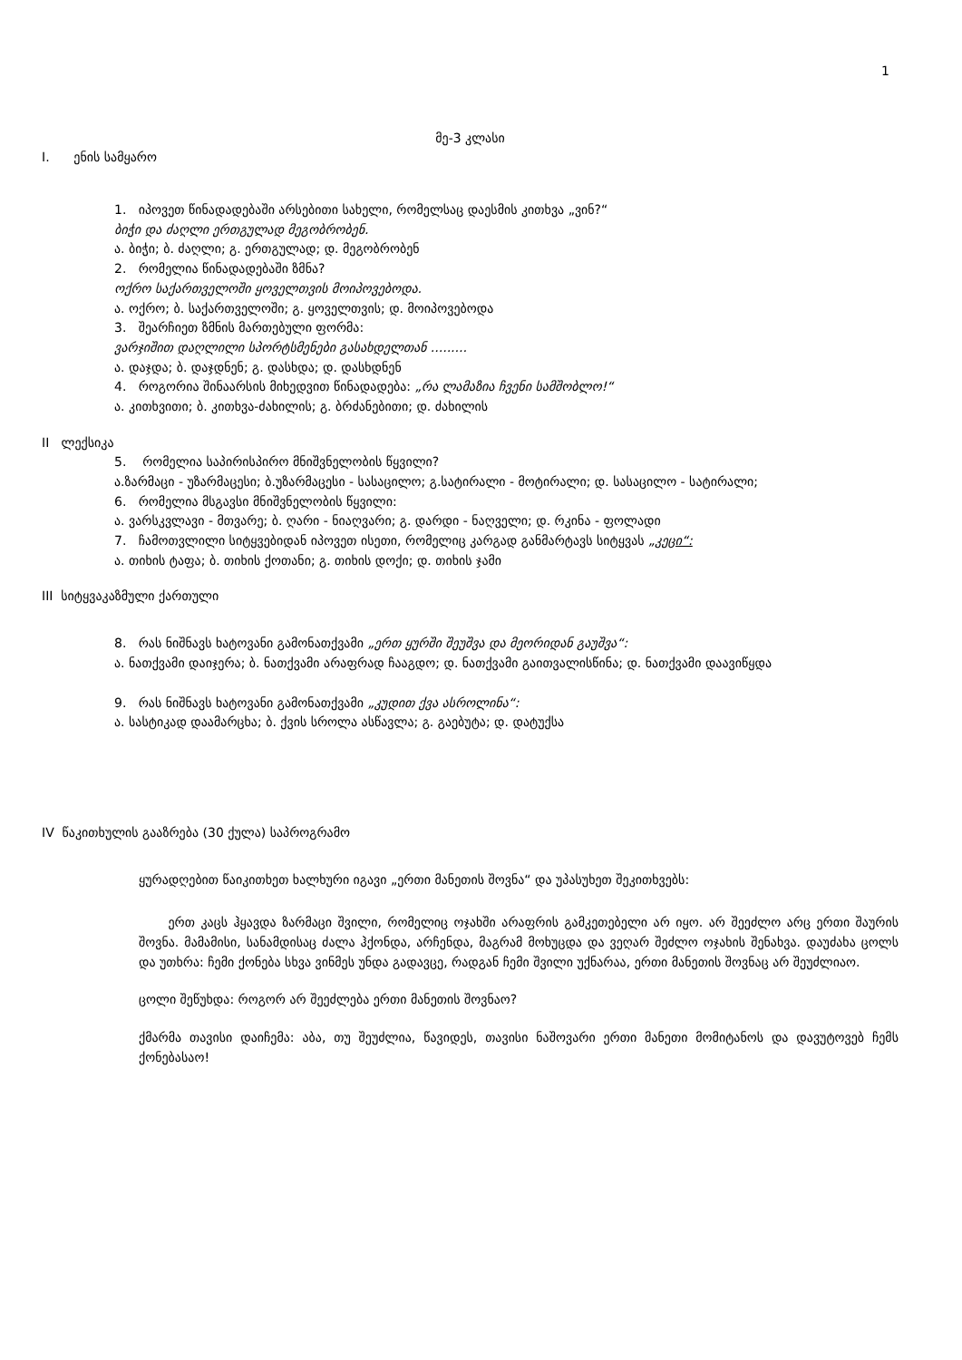1
მე-3 კლასი
I. ენის სამყარო
1. იპოვეთ წინადადებაში არსებითი სახელი, რომელსაც დაესმის კითხვა „ვინ?“
ბიჭი და ძაღლი ერთგულად მეგობრობენ.
ა. ბიჭი; ბ. ძაღლი; გ. ერთგულად; დ. მეგობრობენ
2. რომელია წინადადებაში ზმნა?
ოქრო საქართველოში ყოველთვის მოიპოვებოდა.
ა. ოქრო; ბ. საქართველოში; გ. ყოველთვის; დ. მოიპოვებოდა
3. შეარჩიეთ ზმნის მართებული ფორმა:
ვარჯიშით დაღლილი სპორტსმენები გასახდელთან .........
ა. დაჯდა; ბ. დაჯდნენ; გ. დასხდა; დ. დასხდნენ
4. როგორია შინაარსის მიხედვით წინადადება: „რა ლამაზია ჩვენი სამშობლო!“
ა. კითხვითი; ბ. კითხვა-ძახილის; გ. ბრძანებითი; დ. ძახილის
II ლექსიკა
5. რომელია საპირისპირო მნიშვნელობის წყვილი?
ა.ზარმაცი - უზარმაცესი; ბ.უზარმაცესი - სასაცილო; გ.სატირალი - მოტირალი; დ. სასაცილო - სატირალი;
6. რომელია მსგავსი მნიშვნელობის წყვილი:
ა. ვარსკვლავი - მთვარე; ბ. ღარი - ნიაღვარი; გ. დარდი - ნაღველი; დ. რკინა - ფოლადი
7. ჩამოთვლილი სიტყვებიდან იპოვეთ ისეთი, რომელიც კარგად განმარტავს სიტყვას „კეცი“:
ა. თიხის ტაფა; ბ. თიხის ქოთანი; გ. თიხის დოქი; დ. თიხის ჯამი
III სიტყვაკაზმული ქართული
8. რას ნიშნავს ხატოვანი გამონათქვამი „ერთ ყურში შეუშვა და მეორიდან გაუშვა“:
ა. ნათქვამი დაიჯერა; ბ. ნათქვამი არაფრად ჩააგდო; დ. ნათქვამი გაითვალისწინა; დ. ნათქვამი დაავიწყდა
9. რას ნიშნავს ხატოვანი გამონათქვამი „კუდით ქვა ასროლინა“:
ა. სასტიკად დაამარცხა; ბ. ქვის სროლა ასწავლა; გ. გაებუტა; დ. დატუქსა
IV წაკითხულის გააზრება (30 ქულა) საპროგრამო
ყურადღებით წაიკითხეთ ხალხური იგავი „ერთი მანეთის შოვნა“ და უპასუხეთ შეკითხვებს:
ერთ კაცს ჰყავდა ზარმაცი შვილი, რომელიც ოჯახში არაფრის გამკეთებელი არ იყო. არ შეეძლო არც ერთი შაურის შოვნა. მამამისი, სანამდისაც ძალა ჰქონდა, არჩენდა, მაგრამ მოხუცდა და ვეღარ შეძლო ოჯახის შენახვა. დაუძახა ცოლს და უთხრა: ჩემი ქონება სხვა ვინმეს უნდა გადავცე, რადგან ჩემი შვილი უქნარაა, ერთი მანეთის შოვნაც არ შეუძლიაო.
ცოლი შეწუხდა: როგორ არ შეეძლება ერთი მანეთის შოვნაო?
ქმარმა თავისი დაიჩემა: აბა, თუ შეუძლია, წავიდეს, თავისი ნაშოვარი ერთი მანეთი მომიტანოს და დავუტოვებ ჩემს ქონებასაო!